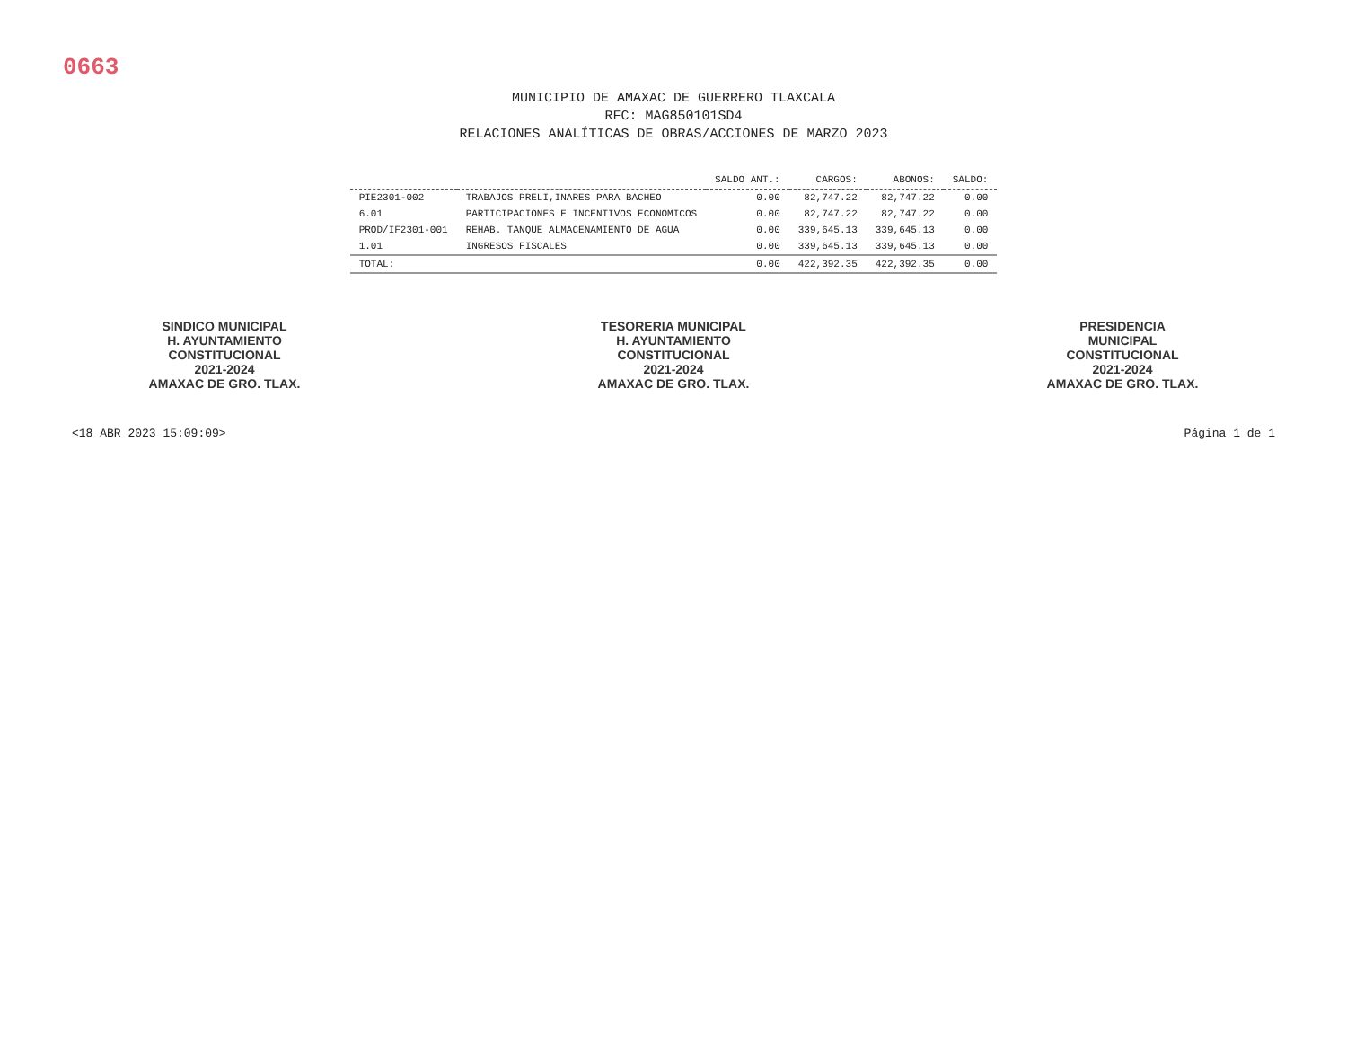0663
MUNICIPIO DE AMAXAC DE GUERRERO TLAXCALA
RFC: MAG850101SD4
RELACIONES ANALÍTICAS DE OBRAS/ACCIONES DE MARZO 2023
| | | SALDO ANT.: | CARGOS: | ABONOS: | SALDO: |
| --- | --- | --- | --- | --- | --- |
| PIE2301-002 | TRABAJOS PRELI,INARES PARA BACHEO | 0.00 | 82,747.22 | 82,747.22 | 0.00 |
| 6.01 | PARTICIPACIONES E INCENTIVOS ECONOMICOS | 0.00 | 82,747.22 | 82,747.22 | 0.00 |
| PROD/IF2301-001 | REHAB. TANQUE ALMACENAMIENTO DE AGUA | 0.00 | 339,645.13 | 339,645.13 | 0.00 |
| 1.01 | INGRESOS FISCALES | 0.00 | 339,645.13 | 339,645.13 | 0.00 |
| TOTAL: | | 0.00 | 422,392.35 | 422,392.35 | 0.00 |
SINDICO MUNICIPAL
H. AYUNTAMIENTO
CONSTITUCIONAL
2021-2024
AMAXAC DE GRO. TLAX.
TESORERIA MUNICIPAL
H. AYUNTAMIENTO
CONSTITUCIONAL
2021-2024
AMAXAC DE GRO. TLAX.
PRESIDENCIA
MUNICIPAL
CONSTITUCIONAL
2021-2024
AMAXAC DE GRO. TLAX.
<18 ABR 2023 15:09:09> Página 1 de 1